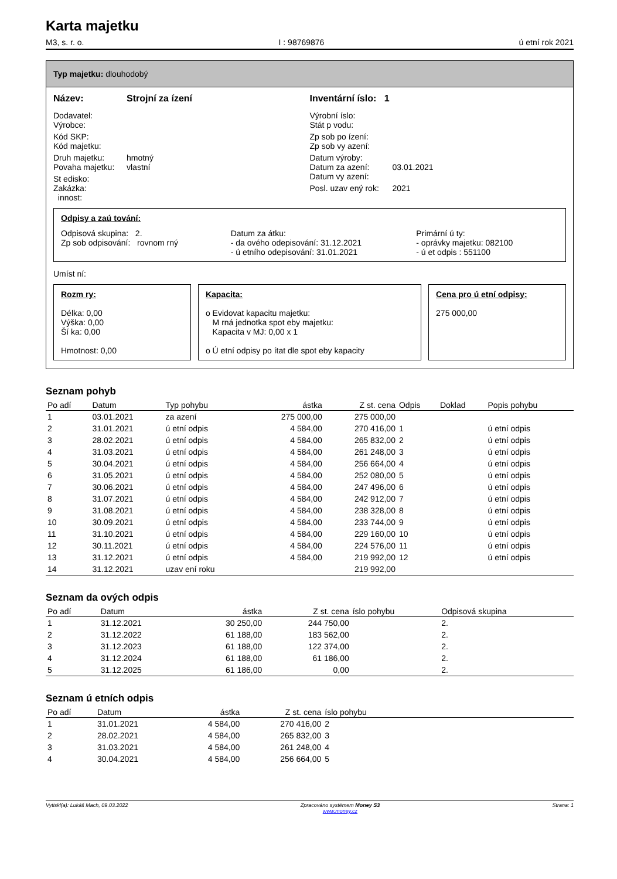Karta majetku
M3, s. r. o. I : 98769876 ú etní rok 2021
Typ majetku: dlouhodobý
Název: Strojní za ízení Inventární íslo: 1
Dodavatel:
Výrobce:
Kód SKP:
Kód majetku:
Druh majetku: hmotný
Povaha majetku: vlastní
St edisko:
Zakázka:
innost:
Výrobní íslo:
Stát p vodu:
Zp sob po ízení:
Zp sob vy azení:
Datum výroby:
Datum za azení: 03.01.2021
Datum vy azení:
Posl. uzav ený rok: 2021
Odpisy a zaú tování:
Odpisová skupina: 2.
Zp sob odpisování: rovnom rný
Datum za átku:
- da ového odepisování: 31.12.2021
- ú etního odepisování: 31.01.2021
Primární ú ty:
- oprávky majetku: 082100
- ú et odpis : 551100
Umíst ní:
Rozm ry:
Délka: 0,00
Výška: 0,00
Ší ka: 0,00
Hmotnost: 0,00
Kapacita:
o Evidovat kapacitu majetku:
M rná jednotka spot eby majetku:
Kapacita v MJ: 0,00 x 1
o Ú etní odpisy po ítat dle spot eby kapacity
Cena pro ú etní odpisy:
275 000,00
Seznam pohyb
| Po adí | Datum | Typ pohybu | ástka | Z st. cena | Odpis | Doklad | Popis pohybu |
| --- | --- | --- | --- | --- | --- | --- | --- |
| 1 | 03.01.2021 | za azení | 275 000,00 | 275 000,00 | | | |
| 2 | 31.01.2021 | ú etní odpis | 4 584,00 | 270 416,00 | 1 | | ú etní odpis |
| 3 | 28.02.2021 | ú etní odpis | 4 584,00 | 265 832,00 | 2 | | ú etní odpis |
| 4 | 31.03.2021 | ú etní odpis | 4 584,00 | 261 248,00 | 3 | | ú etní odpis |
| 5 | 30.04.2021 | ú etní odpis | 4 584,00 | 256 664,00 | 4 | | ú etní odpis |
| 6 | 31.05.2021 | ú etní odpis | 4 584,00 | 252 080,00 | 5 | | ú etní odpis |
| 7 | 30.06.2021 | ú etní odpis | 4 584,00 | 247 496,00 | 6 | | ú etní odpis |
| 8 | 31.07.2021 | ú etní odpis | 4 584,00 | 242 912,00 | 7 | | ú etní odpis |
| 9 | 31.08.2021 | ú etní odpis | 4 584,00 | 238 328,00 | 8 | | ú etní odpis |
| 10 | 30.09.2021 | ú etní odpis | 4 584,00 | 233 744,00 | 9 | | ú etní odpis |
| 11 | 31.10.2021 | ú etní odpis | 4 584,00 | 229 160,00 | 10 | | ú etní odpis |
| 12 | 30.11.2021 | ú etní odpis | 4 584,00 | 224 576,00 | 11 | | ú etní odpis |
| 13 | 31.12.2021 | ú etní odpis | 4 584,00 | 219 992,00 | 12 | | ú etní odpis |
| 14 | 31.12.2021 | uzav ení roku | | 219 992,00 | | | |
Seznam da ových odpis
| Po adí | Datum | ástka | Z st. cena | íslo pohybu | Odpisová skupina |
| --- | --- | --- | --- | --- | --- |
| 1 | 31.12.2021 | 30 250,00 | 244 750,00 | | 2. |
| 2 | 31.12.2022 | 61 188,00 | 183 562,00 | | 2. |
| 3 | 31.12.2023 | 61 188,00 | 122 374,00 | | 2. |
| 4 | 31.12.2024 | 61 188,00 | 61 186,00 | | 2. |
| 5 | 31.12.2025 | 61 186,00 | 0,00 | | 2. |
Seznam ú etních odpis
| Po adí | Datum | ástka | Z st. cena | íslo pohybu | |
| --- | --- | --- | --- | --- | --- |
| 1 | 31.01.2021 | 4 584,00 | 270 416,00 | 2 | |
| 2 | 28.02.2021 | 4 584,00 | 265 832,00 | 3 | |
| 3 | 31.03.2021 | 4 584,00 | 261 248,00 | 4 | |
| 4 | 30.04.2021 | 4 584,00 | 256 664,00 | 5 | |
Vytiskl(a): Lukáš Mach, 09.03.2022 Zpracováno systémem Money S3
www.money.cz Strana: 1